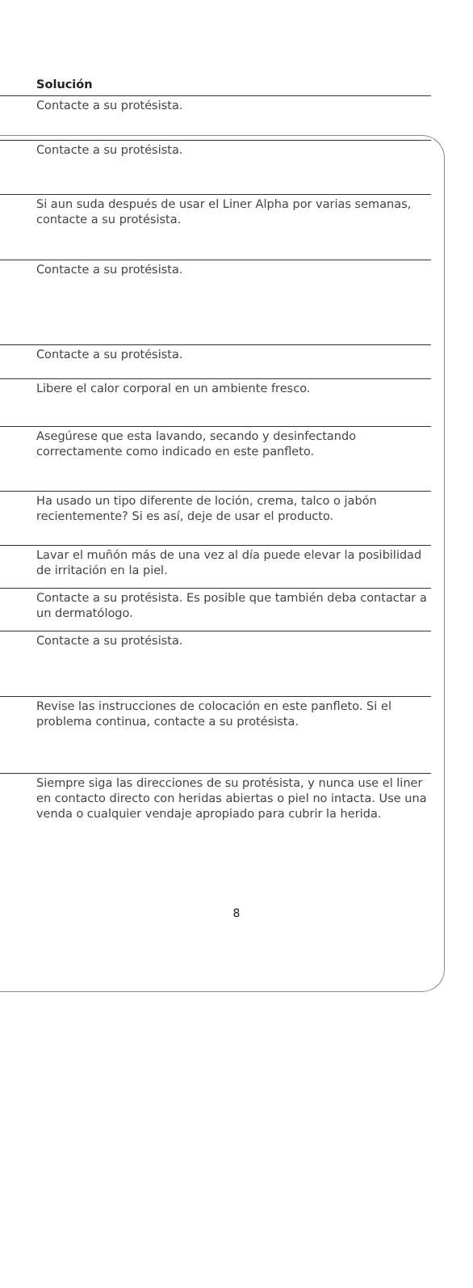| Solución |
| --- |
| Contacte a su protésista. |
| Contacte a su protésista. |
| Si aun suda después de usar el Liner Alpha por varias semanas, contacte a su protésista. |
| Contacte a su protésista. |
| Contacte a su protésista. |
| Libere el calor corporal en un ambiente fresco. |
| Asegúrese que esta lavando, secando y desinfectando correctamente como indicado en este panfleto. |
| Ha usado un tipo diferente de loción, crema, talco o jabón recientemente? Si es así, deje de usar el producto. |
| Lavar el muñón más de una vez al día puede elevar la posibilidad de irritación en la piel. |
| Contacte a su protésista. Es posible que también deba contactar a un dermatólogo. |
| Contacte a su protésista. |
| Revise las instrucciones de colocación en este panfleto. Si el problema continua, contacte a su protésista. |
| Siempre siga las direcciones de su protésista, y nunca use el liner en contacto directo con heridas abiertas o piel no intacta. Use una venda o cualquier vendaje apropiado para cubrir la herida. |
8